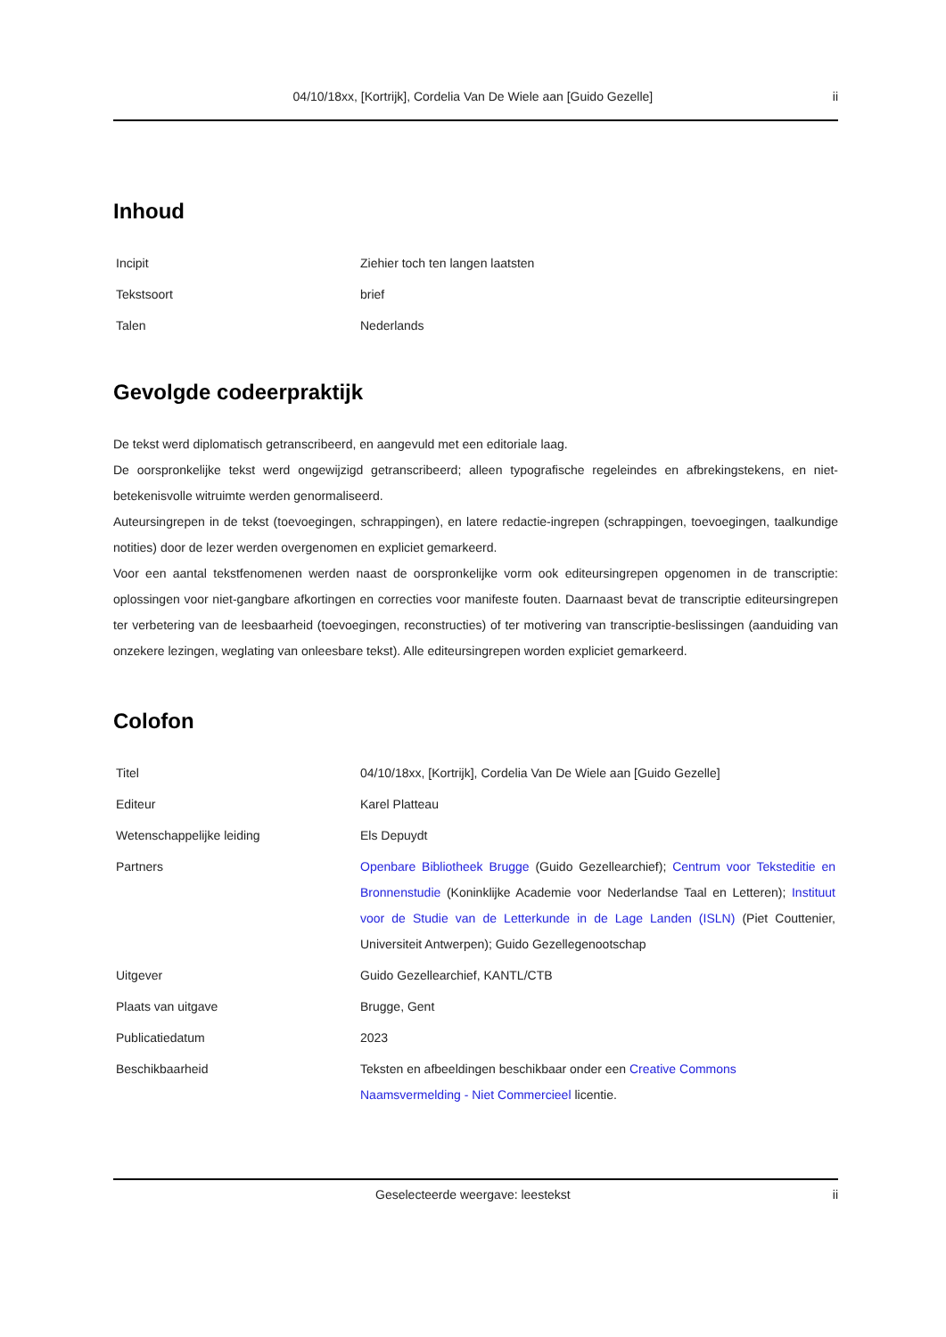04/10/18xx, [Kortrijk], Cordelia Van De Wiele aan [Guido Gezelle] ii
Inhoud
| Incipit | Ziehier toch ten langen laatsten |
| Tekstsoort | brief |
| Talen | Nederlands |
Gevolgde codeerpraktijk
De tekst werd diplomatisch getranscribeerd, en aangevuld met een editoriale laag.
De oorspronkelijke tekst werd ongewijzigd getranscribeerd; alleen typografische regeleindes en afbrekingstekens, en niet-betekenisvolle witruimte werden genormaliseerd.
Auteursingrepen in de tekst (toevoegingen, schrappingen), en latere redactie-ingrepen (schrappingen, toevoegingen, taalkundige notities) door de lezer werden overgenomen en expliciet gemarkeerd.
Voor een aantal tekstfenomenen werden naast de oorspronkelijke vorm ook editeursingrepen opgenomen in de transcriptie: oplossingen voor niet-gangbare afkortingen en correcties voor manifeste fouten. Daarnaast bevat de transcriptie editeursingrepen ter verbetering van de leesbaarheid (toevoegingen, reconstructies) of ter motivering van transcriptie-beslissingen (aanduiding van onzekere lezingen, weglating van onleesbare tekst). Alle editeursingrepen worden expliciet gemarkeerd.
Colofon
| Titel | 04/10/18xx, [Kortrijk], Cordelia Van De Wiele aan [Guido Gezelle] |
| Editeur | Karel Platteau |
| Wetenschappelijke leiding | Els Depuydt |
| Partners | Openbare Bibliotheek Brugge (Guido Gezellearchief); Centrum voor Teksteditie en Bronnenstudie (Koninklijke Academie voor Nederlandse Taal en Letteren); Instituut voor de Studie van de Letterkunde in de Lage Landen (ISLN) (Piet Couttenier, Universiteit Antwerpen); Guido Gezellegenootschap |
| Uitgever | Guido Gezellearchief, KANTL/CTB |
| Plaats van uitgave | Brugge, Gent |
| Publicatiedatum | 2023 |
| Beschikbaarheid | Teksten en afbeeldingen beschikbaar onder een Creative Commons Naamsvermelding - Niet Commercieel licentie. |
Geselecteerde weergave: leestekst ii